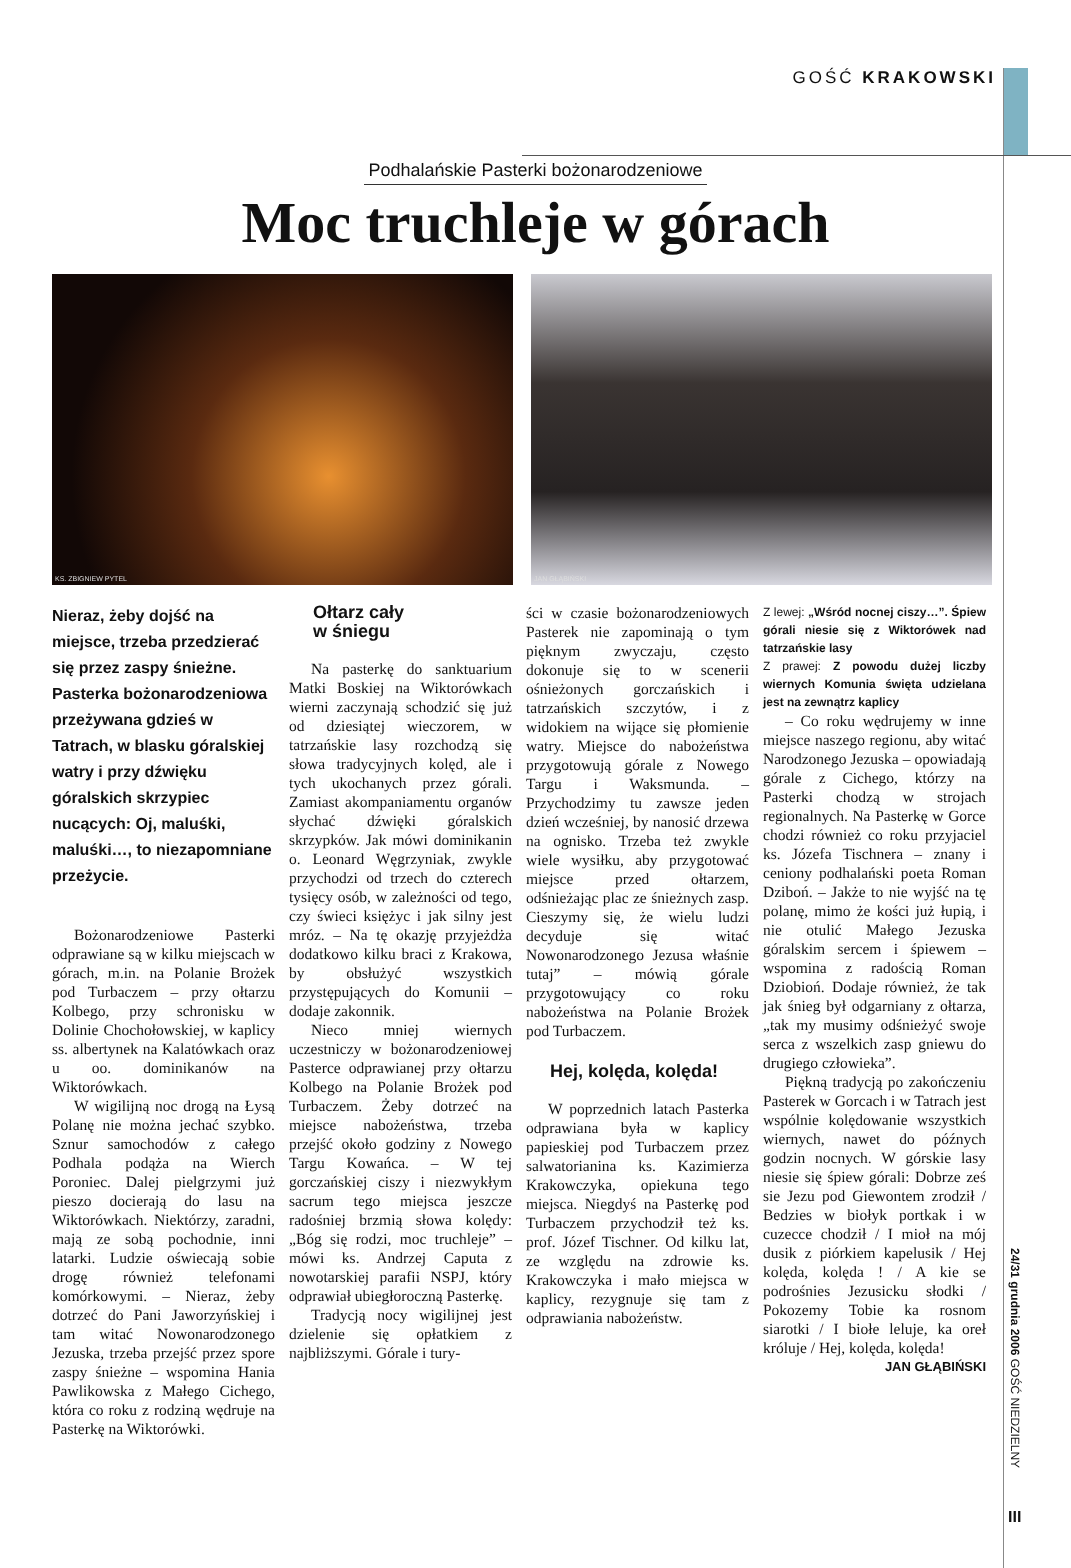GOŚĆ KRAKOWSKI
Podhalańskie Pasterki bożonarodzeniowe
Moc truchleje w górach
KS. ZBIGNIEW PYTEL JAN GŁĄBIŃSKI
Nieraz, żeby dojść na miejsce, trzeba przedzierać się przez zaspy śnieżne. Pasterka bożonarodzeniowa przeżywana gdzieś w Tatrach, w blasku góralskiej watry i przy dźwięku góralskich skrzypiec nucących: Oj, maluśki, maluśki…, to niezapomniane przeżycie.
Bożonarodzeniowe Pasterki odprawiane są w kilku miejscach w górach, m.in. na Polanie Brożek pod Turbaczem – przy ołtarzu Kolbego, przy schronisku w Dolinie Chochołowskiej, w kaplicy ss. albertynek na Kalatówkach oraz u oo. dominikanów na Wiktorówkach.
W wigilijną noc drogą na Łysą Polanę nie można jechać szybko. Sznur samochodów z całego Podhala podąża na Wierch Poroniec. Dalej pielgrzymi już pieszo docierają do lasu na Wiktorówkach. Niektórzy, zaradni, mają ze sobą pochodnie, inni latarki. Ludzie oświecają sobie drogę również telefonami komórkowymi. – Nieraz, żeby dotrzeć do Pani Jaworzyńskiej i tam witać Nowonarodzonego Jezuska, trzeba przejść przez spore zaspy śnieżne – wspomina Hania Pawlikowska z Małego Cichego, która co roku z rodziną wędruje na Pasterkę na Wiktorówki.
Ołtarz cały
w śniegu
Na pasterkę do sanktuarium Matki Boskiej na Wiktorówkach wierni zaczynają schodzić się już od dziesiątej wieczorem, w tatrzańskie lasy rozchodzą się słowa tradycyjnych kolęd, ale i tych ukochanych przez górali. Zamiast akompaniamentu organów słychać dźwięki góralskich skrzypków. Jak mówi dominikanin o. Leonard Węgrzyniak, zwykle przychodzi od trzech do czterech tysięcy osób, w zależności od tego, czy świeci księżyc i jak silny jest mróz. – Na tę okazję przyjeżdża dodatkowo kilku braci z Krakowa, by obsłużyć wszystkich przystępujących do Komunii – dodaje zakonnik.
Nieco mniej wiernych uczestniczy w bożonarodzeniowej Pasterce odprawianej przy ołtarzu Kolbego na Polanie Brożek pod Turbaczem. Żeby dotrzeć na miejsce nabożeństwa, trzeba przejść około godziny z Nowego Targu Kowańca. – W tej gorczańskiej ciszy i niezwykłym sacrum tego miejsca jeszcze radośniej brzmią słowa kolędy: „Bóg się rodzi, moc truchleje” – mówi ks. Andrzej Caputa z nowotarskiej parafii NSPJ, który odprawiał ubiegłoroczną Pasterkę.
Tradycją nocy wigilijnej jest dzielenie się opłatkiem z najbliższymi. Górale i tury-
ści w czasie bożonarodzeniowych Pasterek nie zapominają o tym pięknym zwyczaju, często dokonuje się to w scenerii ośnieżonych gorczańskich i tatrzańskich szczytów, i z widokiem na wijące się płomienie watry. Miejsce do nabożeństwa przygotowują górale z Nowego Targu i Waksmunda. – Przychodzimy tu zawsze jeden dzień wcześniej, by nanosić drzewa na ognisko. Trzeba też zwykle wiele wysiłku, aby przygotować miejsce przed ołtarzem, odśnieżając plac ze śnieżnych zasp. Cieszymy się, że wielu ludzi decyduje się witać Nowonarodzonego Jezusa właśnie tutaj” – mówią górale przygotowujący co roku nabożeństwa na Polanie Brożek pod Turbaczem.
Hej, kolęda, kolęda!
W poprzednich latach Pasterka odprawiana była w kaplicy papieskiej pod Turbaczem przez salwatorianina ks. Kazimierza Krakowczyka, opiekuna tego miejsca. Niegdyś na Pasterkę pod Turbaczem przychodził też ks. prof. Józef Tischner. Od kilku lat, ze względu na zdrowie ks. Krakowczyka i mało miejsca w kaplicy, rezygnuje się tam z odprawiania nabożeństw.
Z lewej: „Wśród nocnej ciszy…”. Śpiew górali niesie się z Wiktorówek nad tatrzańskie lasy
Z prawej: Z powodu dużej liczby wiernych Komunia święta udzielana jest na zewnątrz kaplicy
– Co roku wędrujemy w inne miejsce naszego regionu, aby witać Narodzonego Jezuska – opowiadają górale z Cichego, którzy na Pasterki chodzą w strojach regionalnych. Na Pasterkę w Gorce chodzi również co roku przyjaciel ks. Józefa Tischnera – znany i ceniony podhalański poeta Roman Dziboń. – Jakże to nie wyjść na tę polanę, mimo że kości już łupią, i nie otulić Małego Jezuska góralskim sercem i śpiewem – wspomina z radością Roman Dziobioń. Dodaje również, że tak jak śnieg był odgarniany z ołtarza, „tak my musimy odśnieżyć swoje serca z wszelkich zasp gniewu do drugiego człowieka”.
Piękną tradycją po zakończeniu Pasterek w Gorcach i w Tatrach jest wspólnie kolędowanie wszystkich wiernych, nawet do późnych godzin nocnych. W górskie lasy niesie się śpiew górali: Dobrze ześ sie Jezu pod Giewontem zrodził / Bedzies w biołyk portkak i w cuzecce chodził / I mioł na mój dusik z piórkiem kapelusik / Hej kolęda, kolęda ! / A kie se podrośnies Jezusicku słodki / Pokozemy Tobie ka rosnom siarotki / I biołe leluje, ka oreł króluje / Hej, kolęda, kolęda!
JAN GŁĄBIŃSKI
24/31 grudnia 2006 GOŚĆ NIEDZIELNY
III